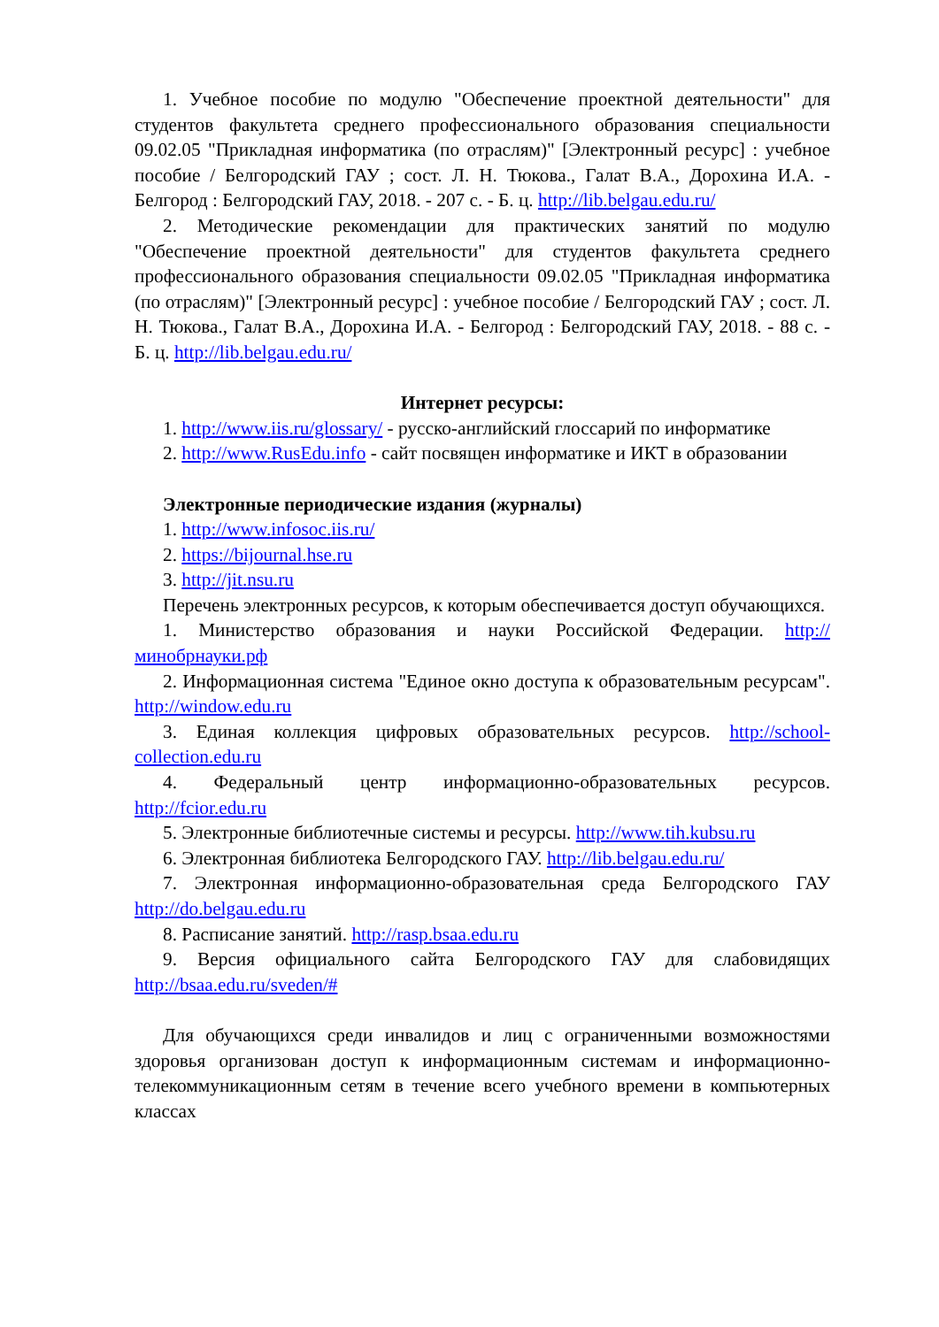1. Учебное пособие по модулю "Обеспечение проектной деятельности" для студентов факультета среднего профессионального образования специальности 09.02.05 "Прикладная информатика (по отраслям)" [Электронный ресурс] : учебное пособие / Белгородский ГАУ ; сост. Л. Н. Тюкова., Галат В.А., Дорохина И.А. - Белгород : Белгородский ГАУ, 2018. - 207 с. - Б. ц. http://lib.belgau.edu.ru/
2. Методические рекомендации для практических занятий по модулю "Обеспечение проектной деятельности" для студентов факультета среднего профессионального образования специальности 09.02.05 "Прикладная информатика (по отраслям)" [Электронный ресурс] : учебное пособие / Белгородский ГАУ ; сост. Л. Н. Тюкова., Галат В.А., Дорохина И.А. - Белгород : Белгородский ГАУ, 2018. - 88 с. - Б. ц. http://lib.belgau.edu.ru/
Интернет ресурсы:
1. http://www.iis.ru/glossary/ - русско-английский глоссарий по информатике
2. http://www.RusEdu.info - сайт посвящен информатике и ИКТ в образовании
Электронные периодические издания (журналы)
1. http://www.infosoc.iis.ru/
2. https://bijournal.hse.ru
3. http://jit.nsu.ru
Перечень электронных ресурсов, к которым обеспечивается доступ обучающихся.
1. Министерство образования и науки Российской Федерации. http://минобрнауки.рф
2. Информационная система "Единое окно доступа к образовательным ресурсам". http://window.edu.ru
3. Единая коллекция цифровых образовательных ресурсов. http://school-collection.edu.ru
4. Федеральный центр информационно-образовательных ресурсов. http://fcior.edu.ru
5. Электронные библиотечные системы и ресурсы. http://www.tih.kubsu.ru
6. Электронная библиотека Белгородского ГАУ. http://lib.belgau.edu.ru/
7. Электронная информационно-образовательная среда Белгородского ГАУ http://do.belgau.edu.ru
8. Расписание занятий. http://rasp.bsaa.edu.ru
9. Версия официального сайта Белгородского ГАУ для слабовидящих http://bsaa.edu.ru/sveden/#
Для обучающихся среди инвалидов и лиц с ограниченными возможностями здоровья организован доступ к информационным системам и информационно-телекоммуникационным сетям в течение всего учебного времени в компьютерных классах